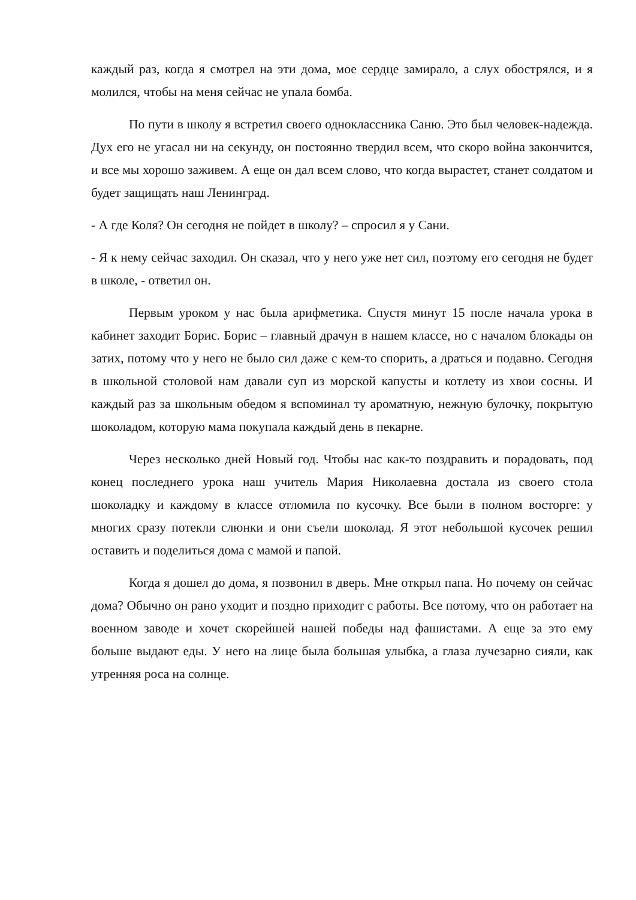каждый раз, когда я смотрел на эти дома, мое сердце замирало, а слух обострялся, и я молился, чтобы на меня сейчас не упала бомба.
По пути в школу я встретил своего одноклассника Саню. Это был человек-надежда. Дух его не угасал ни на секунду, он постоянно твердил всем, что скоро война закончится, и все мы хорошо заживем. А еще он дал всем слово, что когда вырастет, станет солдатом и будет защищать наш Ленинград.
- А где Коля? Он сегодня не пойдет в школу? – спросил я у Сани.
- Я к нему сейчас заходил. Он сказал, что у него уже нет сил, поэтому его сегодня не будет в школе, - ответил он.
Первым уроком у нас была арифметика. Спустя минут 15 после начала урока в кабинет заходит Борис. Борис – главный драчун в нашем классе, но с началом блокады он затих, потому что у него не было сил даже с кем-то спорить, а драться и подавно. Сегодня в школьной столовой нам давали суп из морской капусты и котлету из хвои сосны. И каждый раз за школьным обедом я вспоминал ту ароматную, нежную булочку, покрытую шоколадом, которую мама покупала каждый день в пекарне.
Через несколько дней Новый год. Чтобы нас как-то поздравить и порадовать, под конец последнего урока наш учитель Мария Николаевна достала из своего стола шоколадку и каждому в классе отломила по кусочку. Все были в полном восторге: у многих сразу потекли слюнки и они съели шоколад. Я этот небольшой кусочек решил оставить и поделиться дома с мамой и папой.
Когда я дошел до дома, я позвонил в дверь. Мне открыл папа. Но почему он сейчас дома? Обычно он рано уходит и поздно приходит с работы. Все потому, что он работает на военном заводе и хочет скорейшей нашей победы над фашистами. А еще за это ему больше выдают еды. У него на лице была большая улыбка, а глаза лучезарно сияли, как утренняя роса на солнце.